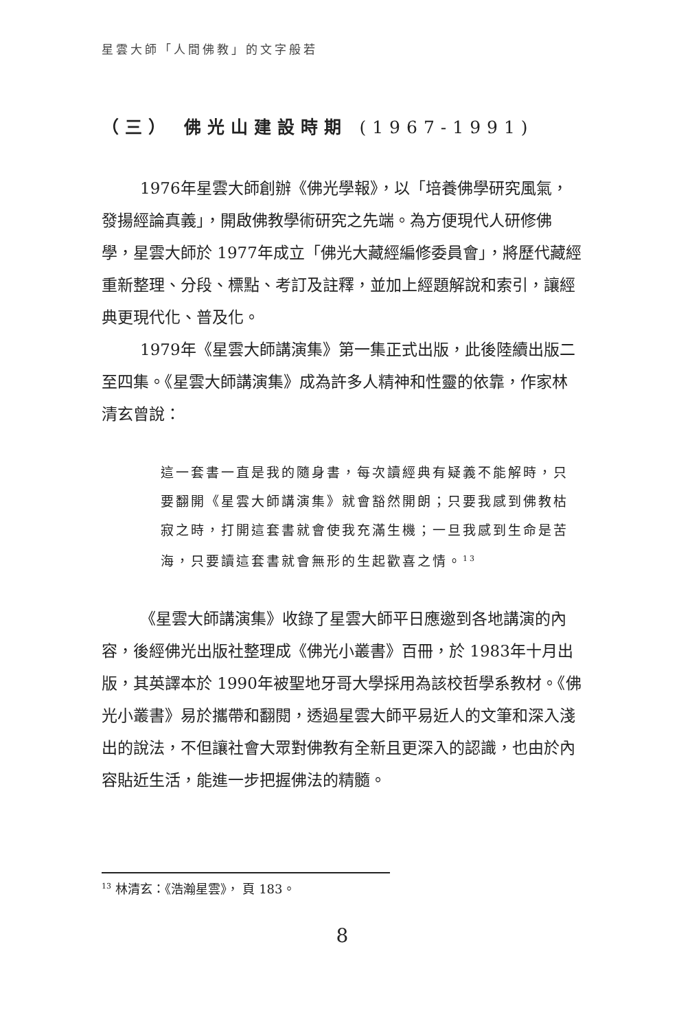星雲大師「人間佛教」的文字般若
（三） 佛光山建設時期 (1967-1991)
1976年星雲大師創辦《佛光學報》，以「培養佛學研究風氣，發揚經論真義」，開啟佛教學術研究之先端。為方便現代人研修佛學，星雲大師於 1977年成立「佛光大藏經編修委員會」，將歷代藏經重新整理、分段、標點、考訂及註釋，並加上經題解說和索引，讓經典更現代化、普及化。
1979年《星雲大師講演集》第一集正式出版，此後陸續出版二至四集。《星雲大師講演集》成為許多人精神和性靈的依靠，作家林清玄曾說：
這一套書一直是我的隨身書，每次讀經典有疑義不能解時，只要翻開《星雲大師講演集》就會豁然開朗；只要我感到佛教枯寂之時，打開這套書就會使我充滿生機；一旦我感到生命是苦海，只要讀這套書就會無形的生起歡喜之情。<sup>13</sup>
《星雲大師講演集》收錄了星雲大師平日應邀到各地講演的內容，後經佛光出版社整理成《佛光小叢書》百冊，於 1983年十月出版，其英譯本於 1990年被聖地牙哥大學採用為該校哲學系教材。《佛光小叢書》易於攜帶和翻閱，透過星雲大師平易近人的文筆和深入淺出的說法，不但讓社會大眾對佛教有全新且更深入的認識，也由於內容貼近生活，能進一步把握佛法的精髓。
<sup>13</sup> 林清玄：《浩瀚星雲》， 頁 183。
8